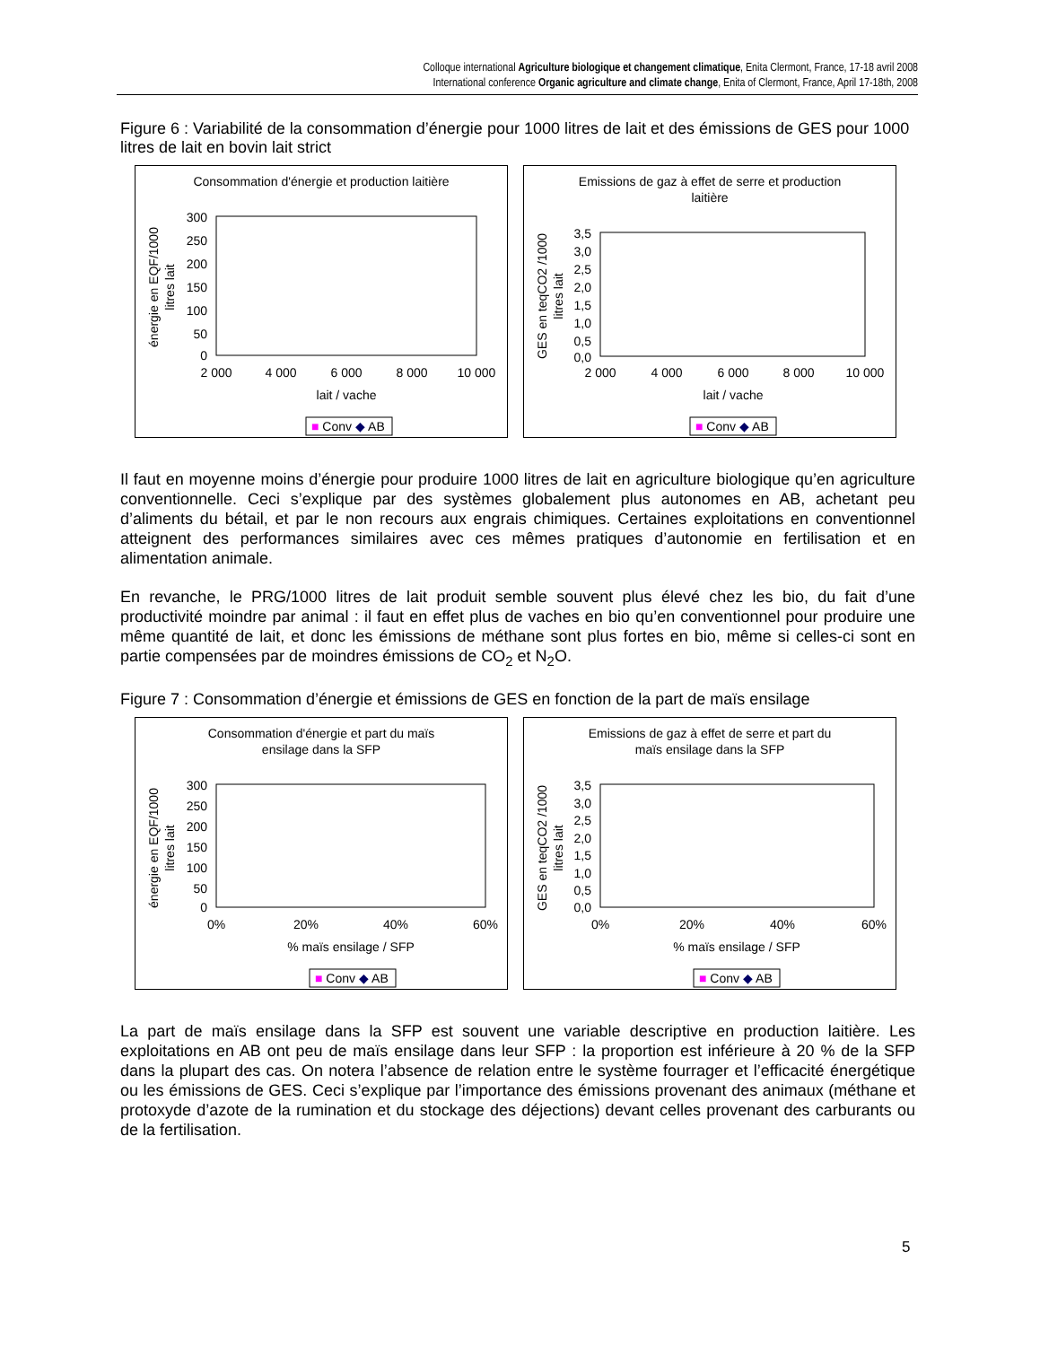Colloque international Agriculture biologique et changement climatique, Enita Clermont, France, 17-18 avril 2008
International conference Organic agriculture and climate change, Enita of Clermont, France, April 17-18th, 2008
Figure 6 : Variabilité de la consommation d’énergie pour 1000 litres de lait et des émissions de GES pour 1000 litres de lait en bovin lait strict
Consommation d'énergie et production laitière
300
250
200
150
100
50
0
2 000
4 000
6 000
8 000
10 000
lait / vache
énergie en EQF/1000
litres lait
■ Conv ◆ AB
Emissions de gaz à effet de serre et production
laitière
3,5
3,0
2,5
2,0
1,5
1,0
0,5
0,0
2 000
4 000
6 000
8 000
10 000
lait / vache
GES en teqCO2 /1000
litres lait
■ Conv ◆ AB
Il faut en moyenne moins d’énergie pour produire 1000 litres de lait en agriculture biologique qu’en agriculture conventionnelle. Ceci s’explique par des systèmes globalement plus autonomes en AB, achetant peu d’aliments du bétail, et par le non recours aux engrais chimiques. Certaines exploitations en conventionnel atteignent des performances similaires avec ces mêmes pratiques d’autonomie en fertilisation et en alimentation animale.
En revanche, le PRG/1000 litres de lait produit semble souvent plus élevé chez les bio, du fait d’une productivité moindre par animal : il faut en effet plus de vaches en bio qu’en conventionnel pour produire une même quantité de lait, et donc les émissions de méthane sont plus fortes en bio, même si celles-ci sont en partie compensées par de moindres émissions de CO<sub>2</sub> et N<sub>2</sub>O.
Figure 7 : Consommation d’énergie et émissions de GES en fonction de la part de maïs ensilage
Consommation d'énergie et part du maïs
ensilage dans la SFP
300
250
200
150
100
50
0
0%
20%
40%
60%
% maïs ensilage / SFP
énergie en EQF/1000
litres lait
■ Conv ◆ AB
Emissions de gaz à effet de serre et part du
maïs ensilage dans la SFP
3,5
3,0
2,5
2,0
1,5
1,0
0,5
0,0
0%
20%
40%
60%
% maïs ensilage / SFP
GES en teqCO2 /1000
litres lait
■ Conv ◆ AB
La part de maïs ensilage dans la SFP est souvent une variable descriptive en production laitière. Les exploitations en AB ont peu de maïs ensilage dans leur SFP : la proportion est inférieure à 20 % de la SFP dans la plupart des cas. On notera l’absence de relation entre le système fourrager et l’efficacité énergétique ou les émissions de GES. Ceci s’explique par l’importance des émissions provenant des animaux (méthane et protoxyde d’azote de la rumination et du stockage des déjections) devant celles provenant des carburants ou de la fertilisation.
5